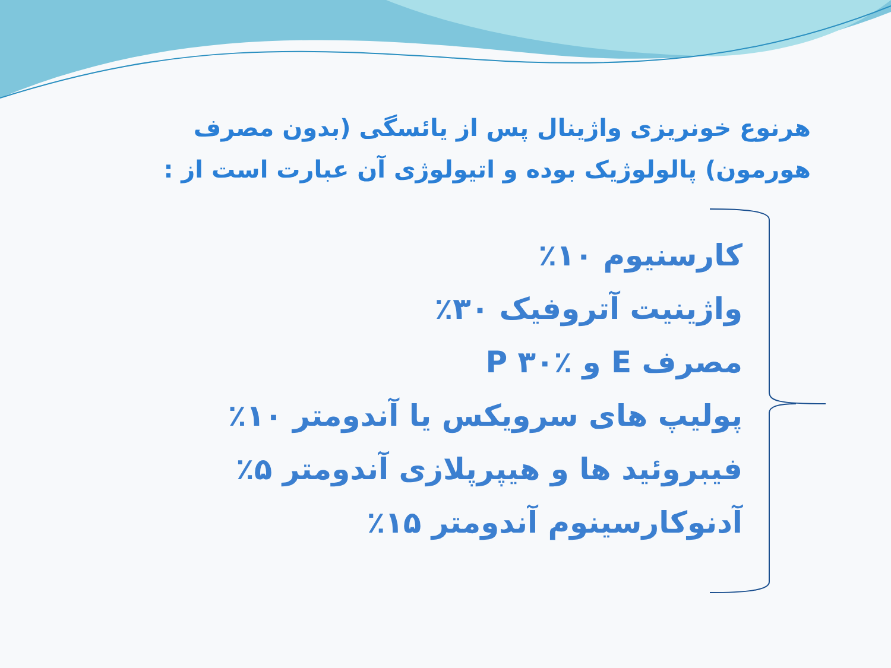هرنوع خونریزی واژینال پس از یائسگی (بدون مصرف هورمون) پالولوژیک بوده و اتیولوژی آن عبارت است از :
کارسنیوم ۱۰٪
واژینیت آتروفیک ۳۰٪
مصرف E و P ۳۰٪
پولیپ های سرویکس یا آندومتر ۱۰٪
فیبروئید ها و هیپرپلازی آندومتر ۵٪
آدنوکارسینوم آندومتر ۱۵٪